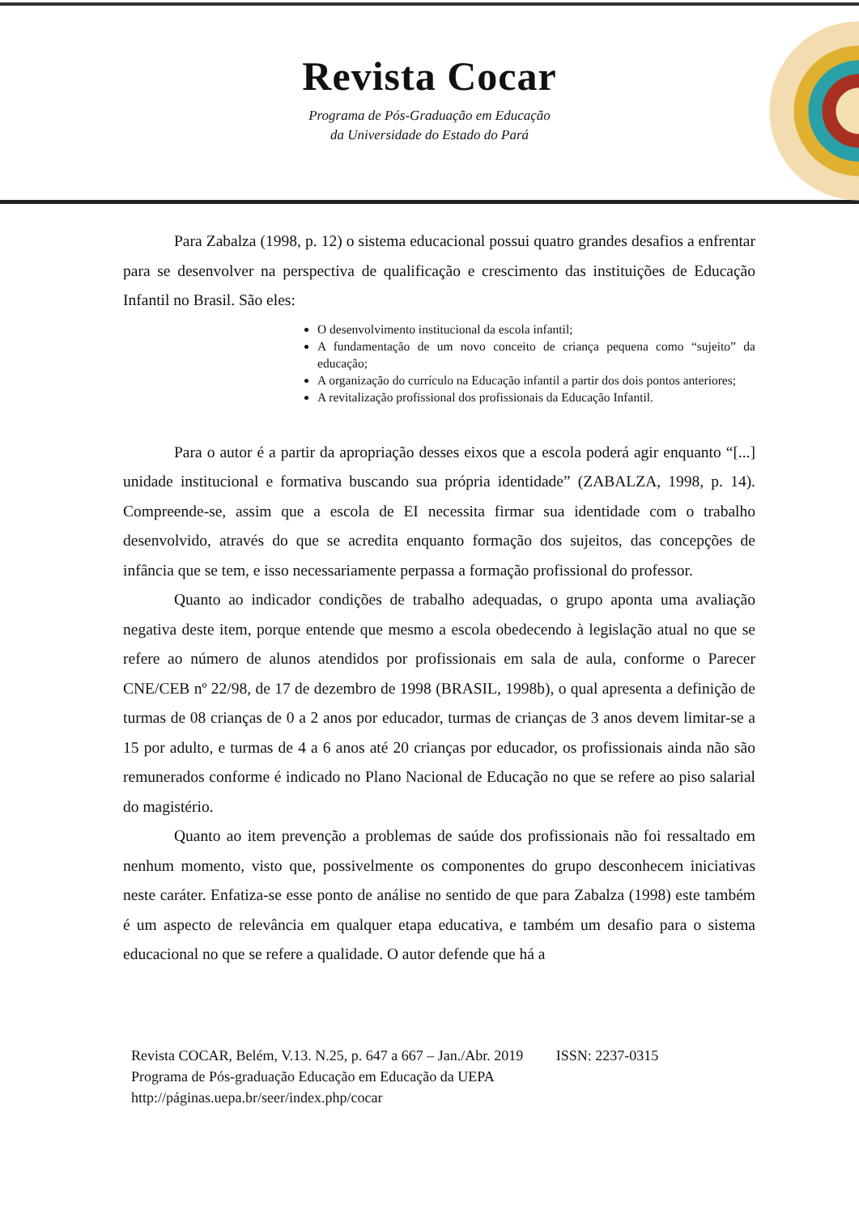Revista Cocar
Programa de Pós-Graduação em Educação
da Universidade do Estado do Pará
Para Zabalza (1998, p. 12) o sistema educacional possui quatro grandes desafios a enfrentar para se desenvolver na perspectiva de qualificação e crescimento das instituições de Educação Infantil no Brasil. São eles:
O desenvolvimento institucional da escola infantil;
A fundamentação de um novo conceito de criança pequena como “sujeito” da educação;
A organização do currículo na Educação infantil a partir dos dois pontos anteriores;
A revitalização profissional dos profissionais da Educação Infantil.
Para o autor é a partir da apropriação desses eixos que a escola poderá agir enquanto “[...] unidade institucional e formativa buscando sua própria identidade” (ZABALZA, 1998, p. 14). Compreende-se, assim que a escola de EI necessita firmar sua identidade com o trabalho desenvolvido, através do que se acredita enquanto formação dos sujeitos, das concepções de infância que se tem, e isso necessariamente perpassa a formação profissional do professor.
Quanto ao indicador condições de trabalho adequadas, o grupo aponta uma avaliação negativa deste item, porque entende que mesmo a escola obedecendo à legislação atual no que se refere ao número de alunos atendidos por profissionais em sala de aula, conforme o Parecer CNE/CEB nº 22/98, de 17 de dezembro de 1998 (BRASIL, 1998b), o qual apresenta a definição de turmas de 08 crianças de 0 a 2 anos por educador, turmas de crianças de 3 anos devem limitar-se a 15 por adulto, e turmas de 4 a 6 anos até 20 crianças por educador, os profissionais ainda não são remunerados conforme é indicado no Plano Nacional de Educação no que se refere ao piso salarial do magistério.
Quanto ao item prevenção a problemas de saúde dos profissionais não foi ressaltado em nenhum momento, visto que, possivelmente os componentes do grupo desconhecem iniciativas neste caráter. Enfatiza-se esse ponto de análise no sentido de que para Zabalza (1998) este também é um aspecto de relevância em qualquer etapa educativa, e também um desafio para o sistema educacional no que se refere a qualidade. O autor defende que há a
Revista COCAR, Belém, V.13. N.25, p. 647 a 667 – Jan./Abr. 2019 ISSN: 2237-0315
Programa de Pós-graduação Educação em Educação da UEPA
http://páginas.uepa.br/seer/index.php/cocar